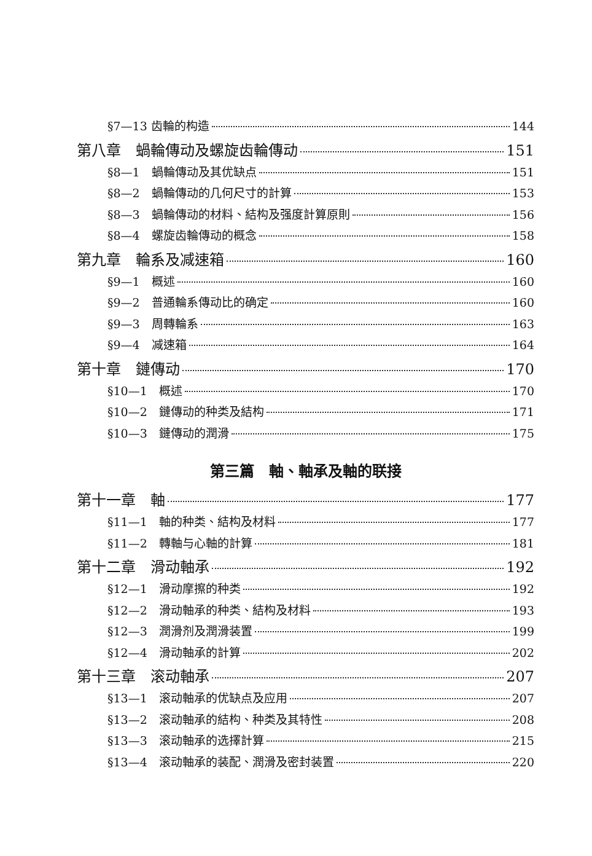§7—13 齿輪的构造 144
第八章　蝸輪傳动及螺旋齿輪傳动 151
§8—1　蝸輪傳动及其优缺点 151
§8—2　蝸輪傳动的几何尺寸的計算 153
§8—3　蝸輪傳动的材料、結构及强度計算原則 156
§8—4　螺旋齿輪傳动的概念 158
第九章　輪系及减速箱 160
§9—1　概述 160
§9—2　普通輪系傳动比的确定 160
§9—3　周轉輪系 163
§9—4　减速箱 164
第十章　鏈傳动 170
§10—1　概述 170
§10—2　鏈傳动的种类及結构 171
§10—3　鏈傳动的潤滑 175
第三篇　軸、軸承及軸的联接
第十一章　軸 177
§11—1　軸的种类、結构及材料 177
§11—2　轉軸与心軸的計算 181
第十二章　滑动軸承 192
§12—1　滑动摩擦的种类 192
§12—2　滑动軸承的种类、結构及材料 193
§12—3　潤滑剂及潤滑装置 199
§12—4　滑动軸承的計算 202
第十三章　滚动軸承 207
§13—1　滚动軸承的优缺点及应用 207
§13—2　滚动軸承的結构、种类及其特性 208
§13—3　滚动軸承的选擇計算 215
§13—4　滚动軸承的装配、潤滑及密封装置 220